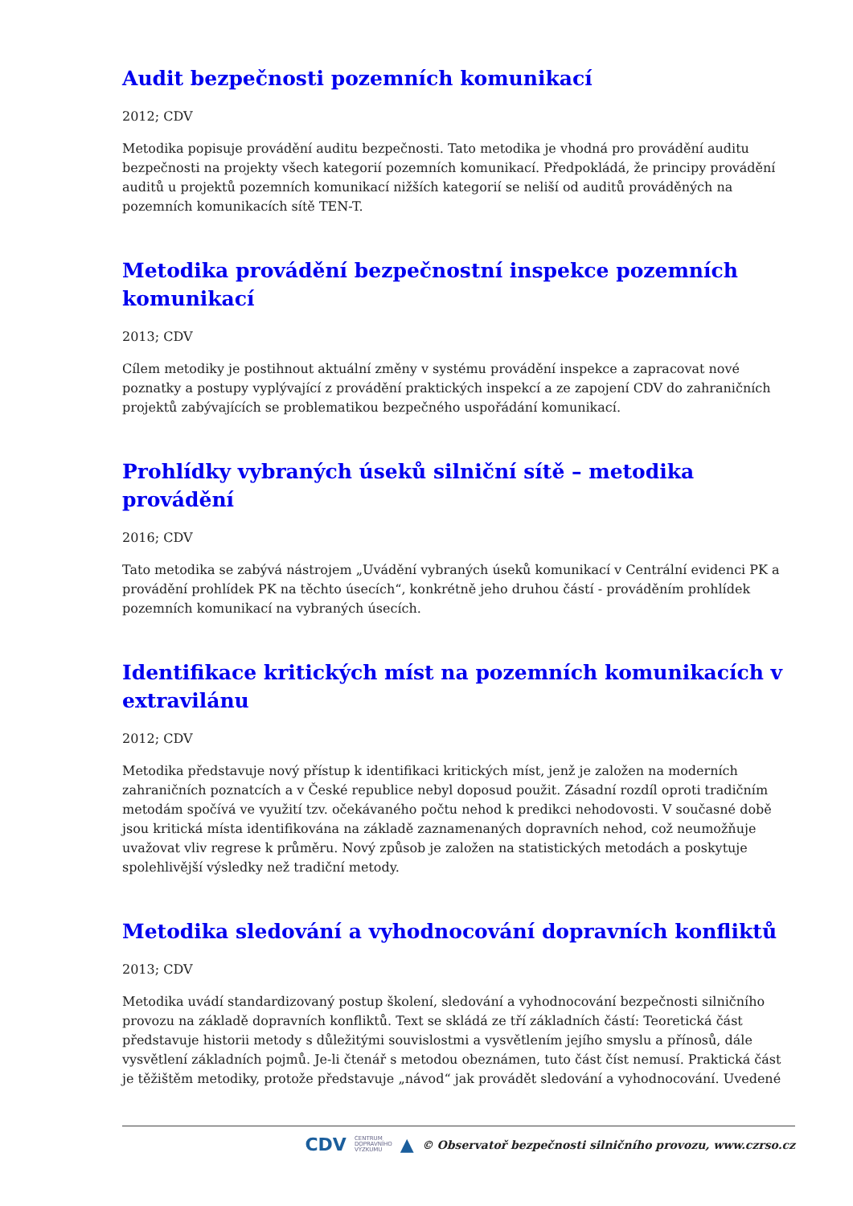Audit bezpečnosti pozemních komunikací
2012; CDV
Metodika popisuje provádění auditu bezpečnosti. Tato metodika je vhodná pro provádění auditu bezpečnosti na projekty všech kategorií pozemních komunikací. Předpokládá, že principy provádění auditů u projektů pozemních komunikací nižších kategorií se neliší od auditů prováděných na pozemních komunikacích sítě TEN-T.
Metodika provádění bezpečnostní inspekce pozemních komunikací
2013; CDV
Cílem metodiky je postihnout aktuální změny v systému provádění inspekce a zapracovat nové poznatky a postupy vyplývající z provádění praktických inspekcí a ze zapojení CDV do zahraničních projektů zabývajících se problematikou bezpečného uspořádání komunikací.
Prohlídky vybraných úseků silniční sítě – metodika provádění
2016; CDV
Tato metodika se zabývá nástrojem „Uvádění vybraných úseků komunikací v Centrální evidenci PK a provádění prohlídek PK na těchto úsecích“, konkrétně jeho druhou částí - prováděním prohlídek pozemních komunikací na vybraných úsecích.
Identifikace kritických míst na pozemních komunikacích v extravilánu
2012; CDV
Metodika představuje nový přístup k identifikaci kritických míst, jenž je založen na moderních zahraničních poznatcích a v České republice nebyl doposud použit. Zásadní rozdíl oproti tradičním metodám spočívá ve využití tzv. očekávaného počtu nehod k predikci nehodovosti. V současné době jsou kritická místa identifikována na základě zaznamenaných dopravních nehod, což neumožňuje uvažovat vliv regrese k průměru. Nový způsob je založen na statistických metodách a poskytuje spolehlivější výsledky než tradiční metody.
Metodika sledování a vyhodnocování dopravních konfliktů
2013; CDV
Metodika uvádí standardizovaný postup školení, sledování a vyhodnocování bezpečnosti silničního provozu na základě dopravních konfliktů. Text se skládá ze tří základních částí: Teoretická část představuje historii metody s důležitými souvislostmi a vysvětlením jejího smyslu a přínosů, dále vysvětlení základních pojmů. Je-li čtenář s metodou obeznámen, tuto část číst nemusí. Praktická část je těžištěm metodiky, protože představuje „návod“ jak provádět sledování a vyhodnocování. Uvedené
CDV CENTRUM
DOPRAVNÍHO
VÝZKUMU ▲ © Observatoř bezpečnosti silničního provozu, www.czrso.cz